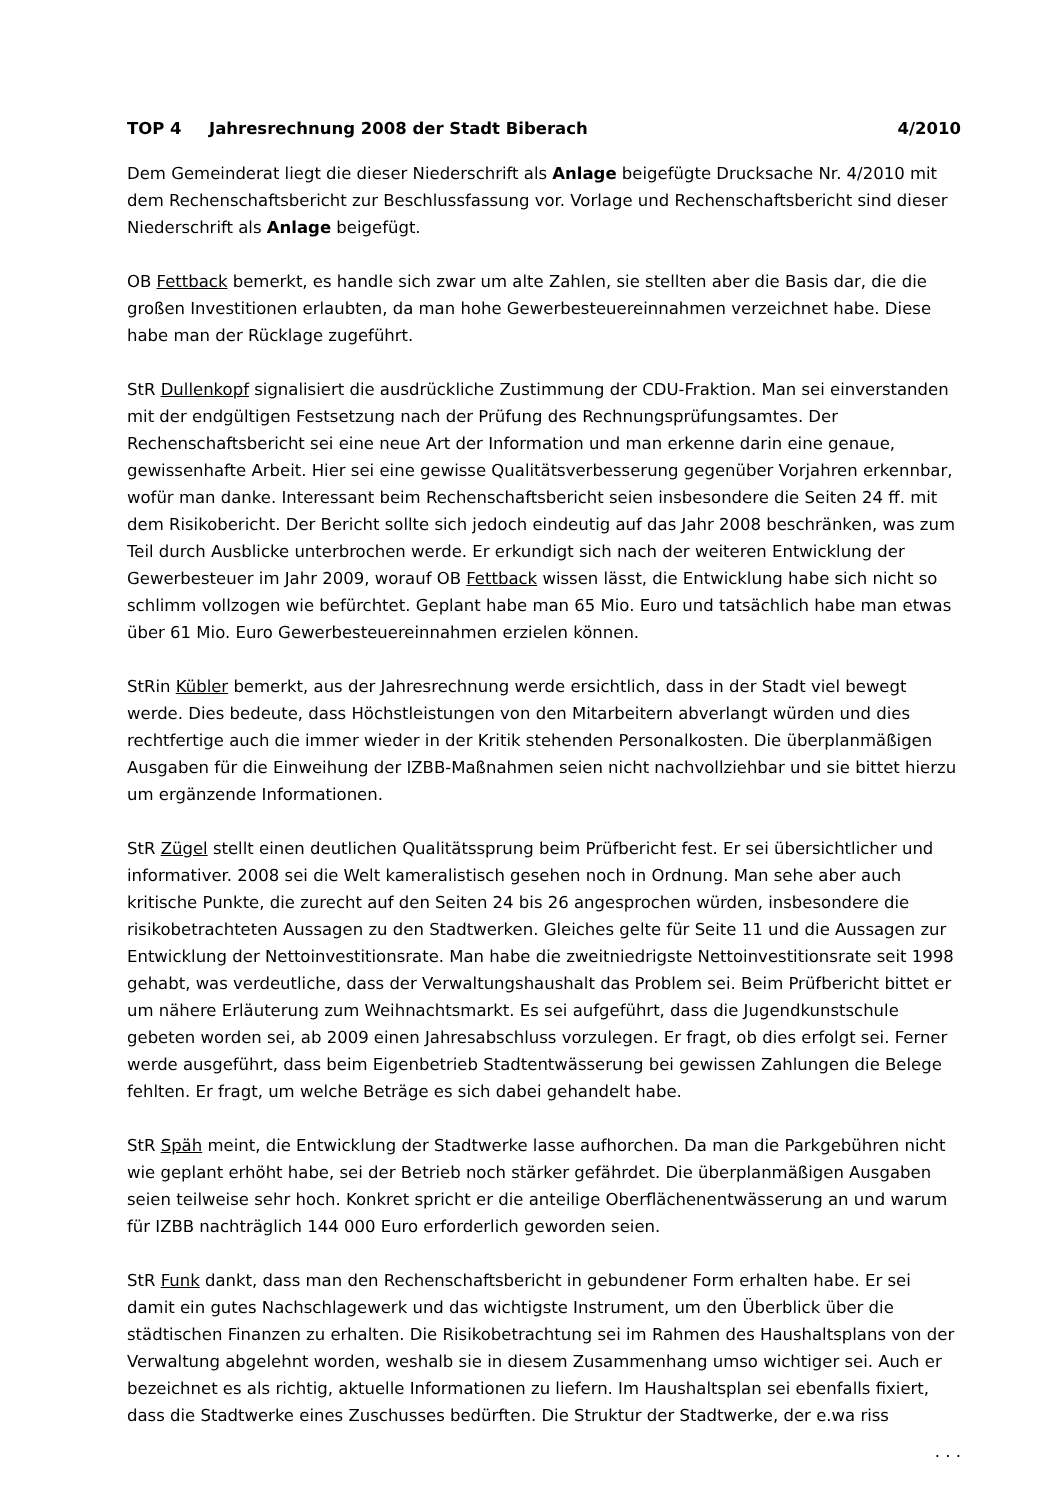TOP 4 Jahresrechnung 2008 der Stadt Biberach 4/2010
Dem Gemeinderat liegt die dieser Niederschrift als Anlage beigefügte Drucksache Nr. 4/2010 mit dem Rechenschaftsbericht zur Beschlussfassung vor. Vorlage und Rechenschaftsbericht sind dieser Niederschrift als Anlage beigefügt.
OB Fettback bemerkt, es handle sich zwar um alte Zahlen, sie stellten aber die Basis dar, die die großen Investitionen erlaubten, da man hohe Gewerbesteuereinnahmen verzeichnet habe. Diese habe man der Rücklage zugeführt.
StR Dullenkopf signalisiert die ausdrückliche Zustimmung der CDU-Fraktion. Man sei einverstanden mit der endgültigen Festsetzung nach der Prüfung des Rechnungsprüfungsamtes. Der Rechenschaftsbericht sei eine neue Art der Information und man erkenne darin eine genaue, gewissenhafte Arbeit. Hier sei eine gewisse Qualitätsverbesserung gegenüber Vorjahren erkennbar, wofür man danke. Interessant beim Rechenschaftsbericht seien insbesondere die Seiten 24 ff. mit dem Risikobericht. Der Bericht sollte sich jedoch eindeutig auf das Jahr 2008 beschränken, was zum Teil durch Ausblicke unterbrochen werde. Er erkundigt sich nach der weiteren Entwicklung der Gewerbesteuer im Jahr 2009, worauf OB Fettback wissen lässt, die Entwicklung habe sich nicht so schlimm vollzogen wie befürchtet. Geplant habe man 65 Mio. Euro und tatsächlich habe man etwas über 61 Mio. Euro Gewerbesteuereinnahmen erzielen können.
StRin Kübler bemerkt, aus der Jahresrechnung werde ersichtlich, dass in der Stadt viel bewegt werde. Dies bedeute, dass Höchstleistungen von den Mitarbeitern abverlangt würden und dies rechtfertige auch die immer wieder in der Kritik stehenden Personalkosten. Die überplanmäßigen Ausgaben für die Einweihung der IZBB-Maßnahmen seien nicht nachvollziehbar und sie bittet hierzu um ergänzende Informationen.
StR Zügel stellt einen deutlichen Qualitätssprung beim Prüfbericht fest. Er sei übersichtlicher und informativer. 2008 sei die Welt kameralistisch gesehen noch in Ordnung. Man sehe aber auch kritische Punkte, die zurecht auf den Seiten 24 bis 26 angesprochen würden, insbesondere die risikobetrachteten Aussagen zu den Stadtwerken. Gleiches gelte für Seite 11 und die Aussagen zur Entwicklung der Nettoinvestitionsrate. Man habe die zweitniedrigste Nettoinvestitionsrate seit 1998 gehabt, was verdeutliche, dass der Verwaltungshaushalt das Problem sei. Beim Prüfbericht bittet er um nähere Erläuterung zum Weihnachtsmarkt. Es sei aufgeführt, dass die Jugendkunstschule gebeten worden sei, ab 2009 einen Jahresabschluss vorzulegen. Er fragt, ob dies erfolgt sei. Ferner werde ausgeführt, dass beim Eigenbetrieb Stadtentwässerung bei gewissen Zahlungen die Belege fehlten. Er fragt, um welche Beträge es sich dabei gehandelt habe.
StR Späh meint, die Entwicklung der Stadtwerke lasse aufhorchen. Da man die Parkgebühren nicht wie geplant erhöht habe, sei der Betrieb noch stärker gefährdet. Die überplanmäßigen Ausgaben seien teilweise sehr hoch. Konkret spricht er die anteilige Oberflächenentwässerung an und warum für IZBB nachträglich 144 000 Euro erforderlich geworden seien.
StR Funk dankt, dass man den Rechenschaftsbericht in gebundener Form erhalten habe. Er sei damit ein gutes Nachschlagewerk und das wichtigste Instrument, um den Überblick über die städtischen Finanzen zu erhalten. Die Risikobetrachtung sei im Rahmen des Haushaltsplans von der Verwaltung abgelehnt worden, weshalb sie in diesem Zusammenhang umso wichtiger sei. Auch er bezeichnet es als richtig, aktuelle Informationen zu liefern. Im Haushaltsplan sei ebenfalls fixiert, dass die Stadtwerke eines Zuschusses bedürften. Die Struktur der Stadtwerke, der e.wa riss
. . .